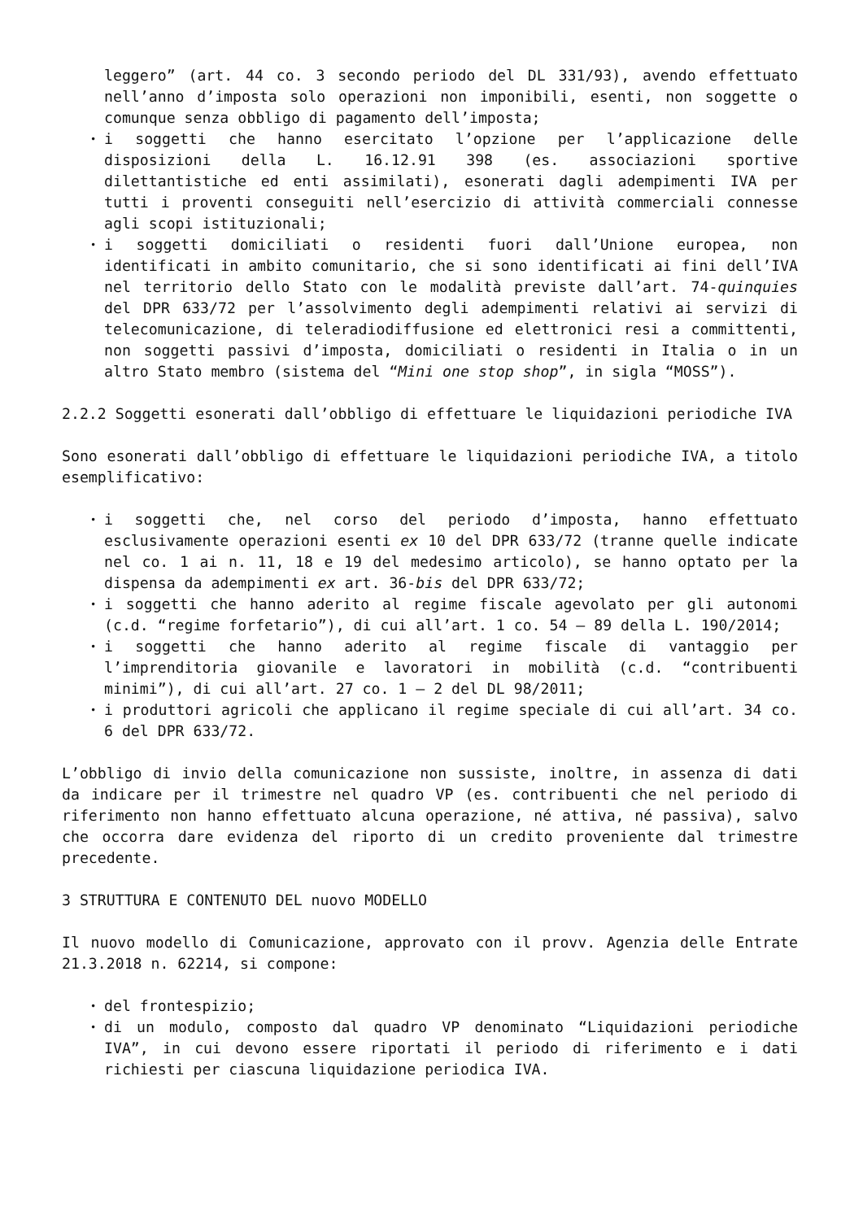leggero” (art. 44 co. 3 secondo periodo del DL 331/93), avendo effettuato nell’anno d’imposta solo operazioni non imponibili, esenti, non soggette o comunque senza obbligo di pagamento dell’imposta;
• i soggetti che hanno esercitato l’opzione per l’applicazione delle disposizioni della L. 16.12.91 398 (es. associazioni sportive dilettantistiche ed enti assimilati), esonerati dagli adempimenti IVA per tutti i proventi conseguiti nell’esercizio di attività commerciali connesse agli scopi istituzionali;
• i soggetti domiciliati o residenti fuori dall’Unione europea, non identificati in ambito comunitario, che si sono identificati ai fini dell’IVA nel territorio dello Stato con le modalità previste dall’art. 74-quinquies del DPR 633/72 per l’assolvimento degli adempimenti relativi ai servizi di telecomunicazione, di teleradiodiffusione ed elettronici resi a committenti, non soggetti passivi d’imposta, domiciliati o residenti in Italia o in un altro Stato membro (sistema del “Mini one stop shop”, in sigla “MOSS”).
2.2.2 Soggetti esonerati dall’obbligo di effettuare le liquidazioni periodiche IVA
Sono esonerati dall’obbligo di effettuare le liquidazioni periodiche IVA, a titolo esemplificativo:
• i soggetti che, nel corso del periodo d’imposta, hanno effettuato esclusivamente operazioni esenti ex 10 del DPR 633/72 (tranne quelle indicate nel co. 1 ai n. 11, 18 e 19 del medesimo articolo), se hanno optato per la dispensa da adempimenti ex art. 36-bis del DPR 633/72;
• i soggetti che hanno aderito al regime fiscale agevolato per gli autonomi (c.d. “regime forfetario”), di cui all’art. 1 co. 54 – 89 della L. 190/2014;
• i soggetti che hanno aderito al regime fiscale di vantaggio per l’imprenditoria giovanile e lavoratori in mobilità (c.d. “contribuenti minimi”), di cui all’art. 27 co. 1 – 2 del DL 98/2011;
• i produttori agricoli che applicano il regime speciale di cui all’art. 34 co. 6 del DPR 633/72.
L’obbligo di invio della comunicazione non sussiste, inoltre, in assenza di dati da indicare per il trimestre nel quadro VP (es. contribuenti che nel periodo di riferimento non hanno effettuato alcuna operazione, né attiva, né passiva), salvo che occorra dare evidenza del riporto di un credito proveniente dal trimestre precedente.
3 STRUTTURA E CONTENUTO DEL nuovo MODELLO
Il nuovo modello di Comunicazione, approvato con il provv. Agenzia delle Entrate 21.3.2018 n. 62214, si compone:
• del frontespizio;
• di un modulo, composto dal quadro VP denominato “Liquidazioni periodiche IVA”, in cui devono essere riportati il periodo di riferimento e i dati richiesti per ciascuna liquidazione periodica IVA.